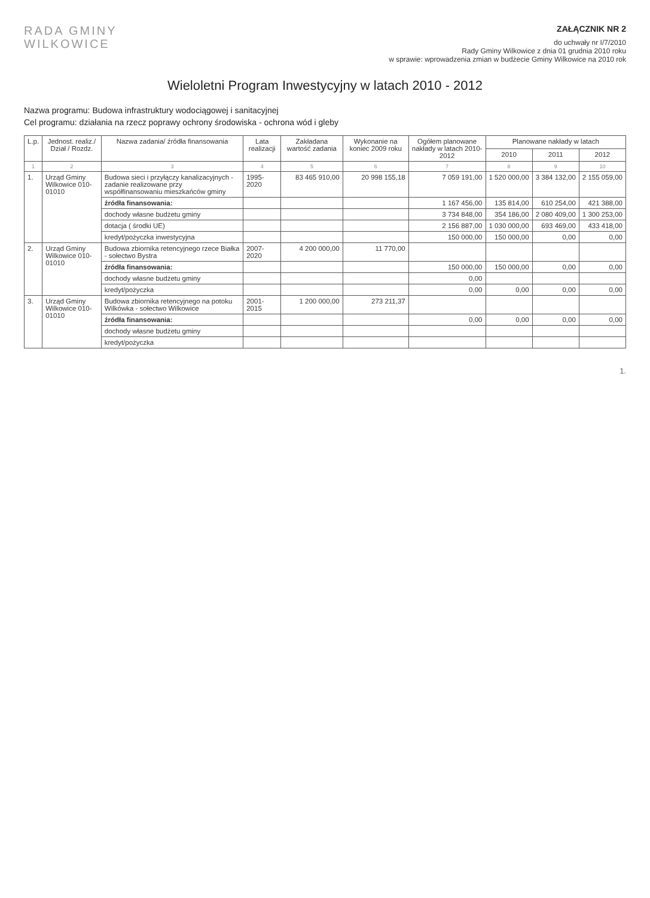RADA GMINY
WILKOWICE
ZAŁĄCZNIK NR 2
do uchwały nr I/7/2010
Rady Gminy Wilkowice z dnia 01 grudnia 2010 roku
w sprawie: wprowadzenia zmian w budżecie Gminy Wilkowice na 2010 rok
Wieloletni Program Inwestycyjny w latach 2010 - 2012
Nazwa programu: Budowa infrastruktury wodociągowej i sanitacyjnej
Cel programu: działania na rzecz poprawy ochrony środowiska - ochrona wód i gleby
| L.p. | Jednost. realiz./ Dział / Rozdz. | Nazwa zadania/ źródła finansowania | Lata realizacji | Zakładana wartość zadania | Wykonanie na koniec 2009 roku | Ogółem planowane nakłady w latach 2010-2012 | Planowane nakłady w latach | | |
| --- | --- | --- | --- | --- | --- | --- | --- | --- | --- |
| | | | | | | | 2010 | 2011 | 2012 |
| 1 | 2 | 3 | 4 | 5 | 6 | 7 | 8 | 9 | 10 |
| 1. | Urząd Gminy Wilkowice 010-01010 | Budowa sieci i przyłączy kanalizacyjnych - zadanie realizowane przy współfinansowaniu mieszkańców gminy | 1995-2020 | 83 465 910,00 | 20 998 155,18 | 7 059 191,00 | 1 520 000,00 | 3 384 132,00 | 2 155 059,00 |
| | | źródła finansowania: | | | | 1 167 456,00 | 135 814,00 | 610 254,00 | 421 388,00 |
| | | dochody własne budżetu gminy | | | | 3 734 848,00 | 354 186,00 | 2 080 409,00 | 1 300 253,00 |
| | | dotacja ( środki UE) | | | | 2 156 887,00 | 1 030 000,00 | 693 469,00 | 433 418,00 |
| | | kredyt/pożyczka inwestycyjna | | | | 150 000,00 | 150 000,00 | 0,00 | 0,00 |
| 2. | Urząd Gminy Wilkowice 010-01010 | Budowa zbiornika retencyjnego rzece Białka - sołectwo Bystra | 2007-2020 | 4 200 000,00 | 11 770,00 | | | | |
| | | źródła finansowania: | | | | 150 000,00 | 150 000,00 | 0,00 | 0,00 |
| | | dochody własne budżetu gminy | | | | 0,00 | | | |
| | | kredyt/pożyczka | | | | 0,00 | 0,00 | 0,00 | 0,00 |
| 3. | Urząd Gminy Wilkowice 010-01010 | Budowa zbiornika retencyjnego na potoku Wilkówka - sołectwo Wilkowice | 2001-2015 | 1 200 000,00 | 273 211,37 | | | | |
| | | źródła finansowania: | | | | 0,00 | 0,00 | 0,00 | 0,00 |
| | | dochody własne budżetu gminy | | | | | | | |
| | | kredyt/pożyczka | | | | | | | |
1.